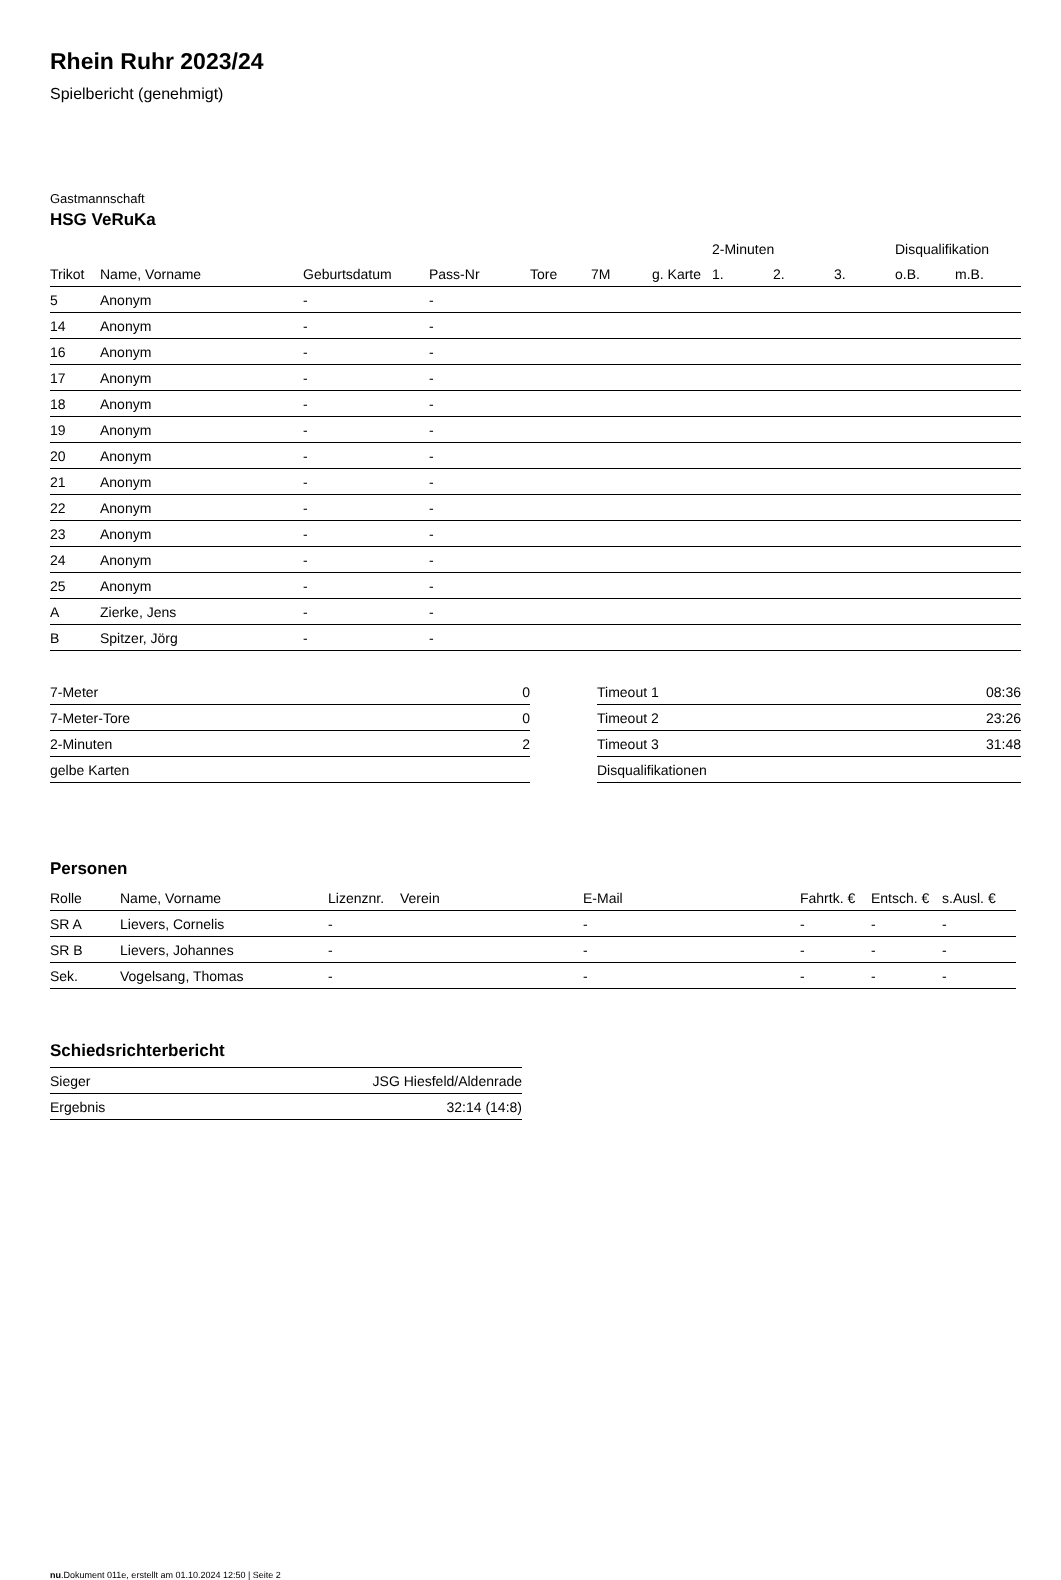Rhein Ruhr 2023/24
Spielbericht (genehmigt)
Gastmannschaft
HSG VeRuKa
| | | | | | | | 2-Minuten | | | Disqualifikation | |
| --- | --- | --- | --- | --- | --- | --- | --- | --- | --- | --- | --- |
| Trikot | Name, Vorname | Geburtsdatum | Pass-Nr | Tore | 7M | g. Karte | 1. | 2. | 3. | o.B. | m.B. |
| 5 | Anonym | - | - | | | | | | | | |
| 14 | Anonym | - | - | | | | | | | | |
| 16 | Anonym | - | - | | | | | | | | |
| 17 | Anonym | - | - | | | | | | | | |
| 18 | Anonym | - | - | | | | | | | | |
| 19 | Anonym | - | - | | | | | | | | |
| 20 | Anonym | - | - | | | | | | | | |
| 21 | Anonym | - | - | | | | | | | | |
| 22 | Anonym | - | - | | | | | | | | |
| 23 | Anonym | - | - | | | | | | | | |
| 24 | Anonym | - | - | | | | | | | | |
| 25 | Anonym | - | - | | | | | | | | |
| A | Zierke, Jens | - | - | | | | | | | | |
| B | Spitzer, Jörg | - | - | | | | | | | | |
| 7-Meter | 0 |
| 7-Meter-Tore | 0 |
| 2-Minuten | 2 |
| gelbe Karten | |
| Timeout 1 | 08:36 |
| Timeout 2 | 23:26 |
| Timeout 3 | 31:48 |
| Disqualifikationen | |
Personen
| Rolle | Name, Vorname | Lizenznr. | Verein | E-Mail | Fahrtk. € | Entsch. € | s.Ausl. € |
| --- | --- | --- | --- | --- | --- | --- | --- |
| SR A | Lievers, Cornelis | - | | - | - | - | - |
| SR B | Lievers, Johannes | - | | - | - | - | - |
| Sek. | Vogelsang, Thomas | - | | - | - | - | - |
Schiedsrichterbericht
| Sieger | JSG Hiesfeld/Aldenrade |
| Ergebnis | 32:14 (14:8) |
nu.Dokument 011e, erstellt am 01.10.2024 12:50 | Seite 2